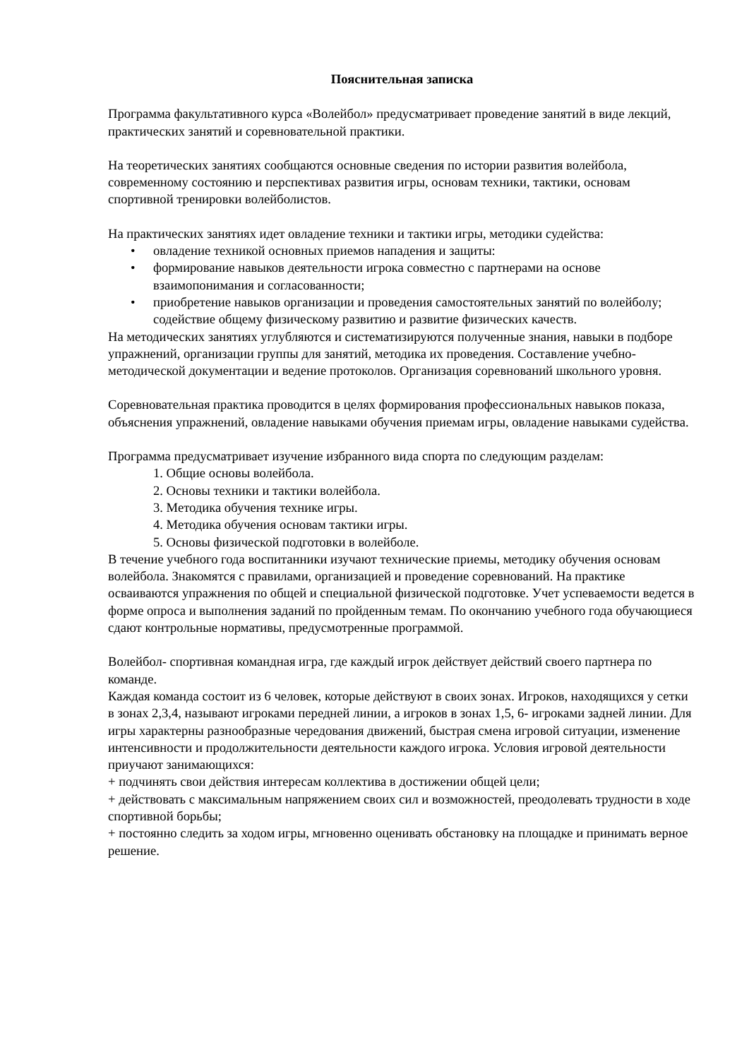Пояснительная записка
Программа факультативного курса «Волейбол» предусматривает проведение занятий в виде лекций, практических занятий и соревновательной практики.
На теоретических занятиях сообщаются основные сведения по истории развития волейбола, современному состоянию и перспективах развития игры, основам техники, тактики, основам спортивной тренировки волейболистов.
На практических занятиях идет овладение техники и тактики игры, методики судейства:
• овладение техникой основных приемов нападения и защиты:
• формирование навыков деятельности игрока совместно с партнерами на основе взаимопонимания и согласованности;
• приобретение навыков организации и проведения самостоятельных занятий по волейболу; содействие общему физическому развитию и развитие физических качеств.
На методических занятиях углубляются и систематизируются полученные знания, навыки в подборе упражнений, организации группы для занятий, методика их проведения. Составление учебно-методической документации и ведение протоколов. Организация соревнований школьного уровня.
Соревновательная практика проводится в целях формирования профессиональных навыков показа, объяснения упражнений, овладение навыками обучения приемам игры, овладение навыками судейства.
Программа предусматривает изучение избранного вида спорта по следующим разделам:
1. Общие основы волейбола.
2. Основы техники и тактики волейбола.
3. Методика обучения технике игры.
4. Методика обучения основам тактики игры.
5. Основы физической подготовки в волейболе.
В течение учебного года воспитанники изучают технические приемы, методику обучения основам волейбола. Знакомятся с правилами, организацией и проведение соревнований. На практике осваиваются упражнения по общей и специальной физической подготовке. Учет успеваемости ведется в форме опроса и выполнения заданий по пройденным темам. По окончанию учебного года обучающиеся сдают контрольные нормативы, предусмотренные программой.
Волейбол- спортивная командная игра, где каждый игрок действует действий своего партнера по команде.
Каждая команда состоит из 6 человек, которые действуют в своих зонах. Игроков, находящихся у сетки в зонах 2,3,4, называют игроками передней линии, а игроков в зонах 1,5, 6- игроками задней линии. Для игры характерны разнообразные чередования движений, быстрая смена игровой ситуации, изменение интенсивности и продолжительности деятельности каждого игрока. Условия игровой деятельности приучают занимающихся:
+ подчинять свои действия интересам коллектива в достижении общей цели;
+ действовать с максимальным напряжением своих сил и возможностей, преодолевать трудности в ходе спортивной борьбы;
+ постоянно следить за ходом игры, мгновенно оценивать обстановку на площадке и принимать верное решение.